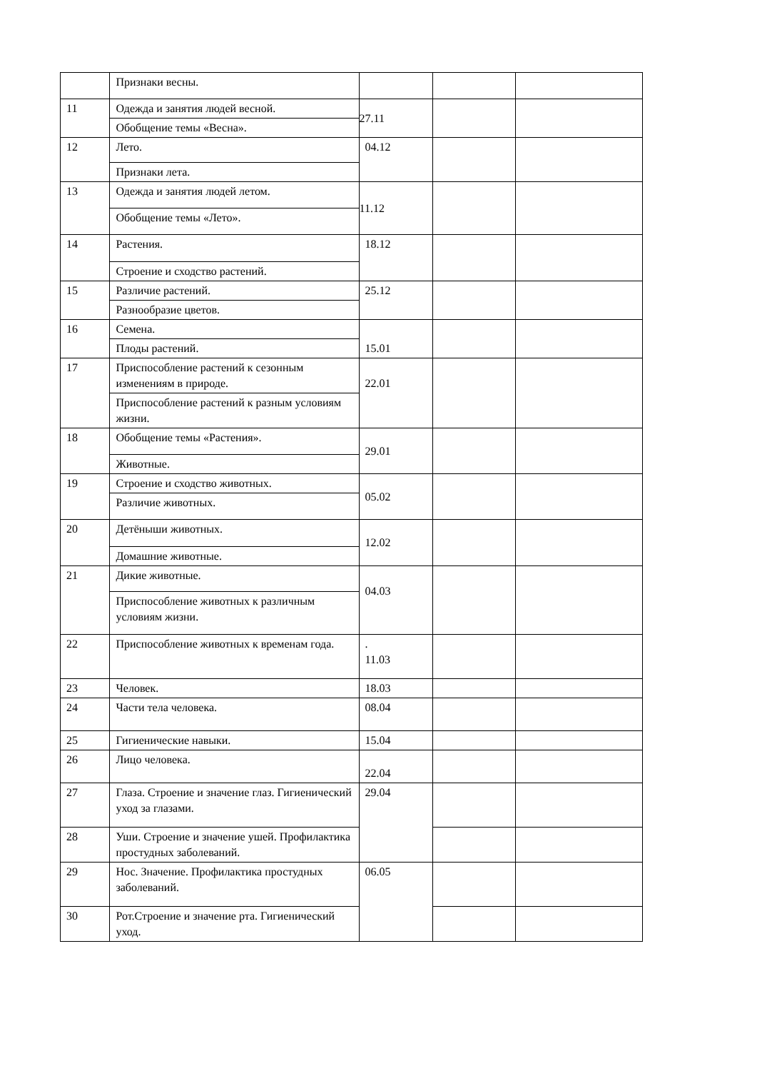| | Признаки весны. | | | |
| 11 | Одежда и занятия людей весной. | 27.11 | | |
| | Обобщение темы «Весна». | | | |
| 12 | Лето. | 04.12 | | |
| | Признаки лета. | | | |
| 13 | Одежда и занятия людей летом. | 11.12 | | |
| | Обобщение темы «Лето». | | | |
| 14 | Растения. | 18.12 | | |
| | Строение и сходство растений. | | | |
| 15 | Различие растений. | 25.12 | | |
| | Разнообразие цветов. | | | |
| 16 | Семена. | 15.01 | | |
| | Плоды растений. | | | |
| 17 | Приспособление растений к сезонным изменениям в природе. | 22.01 | | |
| | Приспособление растений к разным условиям жизни. | | | |
| 18 | Обобщение темы «Растения». | 29.01 | | |
| | Животные. | | | |
| 19 | Строение и сходство животных. | 05.02 | | |
| | Различие животных. | | | |
| 20 | Детёныши животных. | 12.02 | | |
| | Домашние животные. | | | |
| 21 | Дикие животные. | 04.03 | | |
| | Приспособление животных к различным условиям жизни. | | | |
| 22 | Приспособление животных к временам года. | . 11.03 | | |
| 23 | Человек. | 18.03 | | |
| 24 | Части тела человека. | 08.04 | | |
| 25 | Гигиенические навыки. | 15.04 | | |
| 26 | Лицо человека. | 22.04 | | |
| 27 | Глаза. Строение и значение глаз. Гигиенический уход за глазами. | 29.04 | | |
| 28 | Уши. Строение и значение ушей. Профилактика простудных заболеваний. | | | |
| 29 | Нос. Значение. Профилактика простудных заболеваний. | 06.05 | | |
| 30 | Рот.Строение и значение рта. Гигиенический уход. | | | |